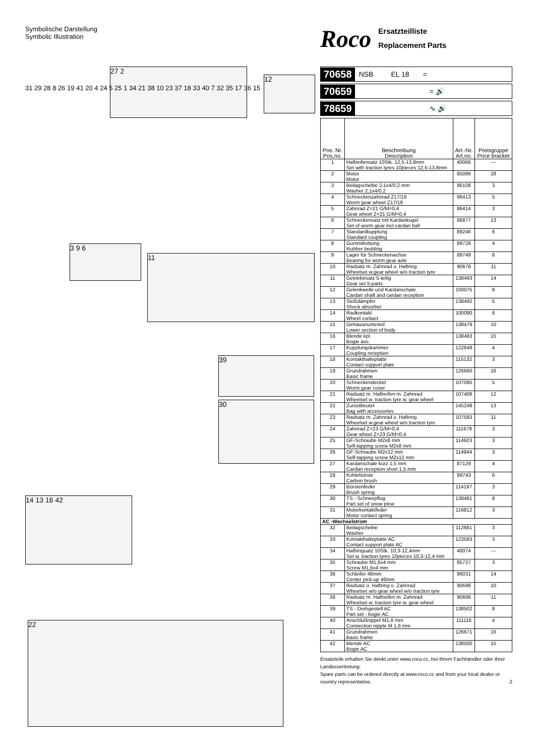Symbolische Darstellung
Symbolic Illustration
Roco
Ersatzteilliste
Replacement Parts
27 2
12
3 9 6
11
39
30
14 13 16 42
22
31 29 28 8 26 19 41 20 4 24 5 25 1 34 21 38 10 23 37 18 33 40 7 32 35 17 36 15
70658 NSB EL 18 =
70659 = 🔊
78659 ∿ 🔊
| Pos. Nr. Pos.no. | Beschreibung Description | Art.-Nr. Art.no. | Preisgruppe Price bracket |
| --- | --- | --- | --- |
| 1 | Haftreifensatz 10Stk. 12,5-13,8mm Set with traction tyres 10pieces 12,5-13,8mm | 40066 | --- |
| 2 | Motor Motor | 85086 | 28 |
| 3 | Beilagscheibe 2,1x4/0,2 mm Washer 2,1x4/0,2 | 86108 | 3 |
| 4 | Schneckenzahnrad Z17/19 Worm gear wheel Z17/19 | 86413 | 5 |
| 5 | Zahnrad Z=21 G/M=0,4 Gear wheel Z=21 G/M=0,4 | 86414 | 3 |
| 6 | Schneckensatz mit Kardankugel Set of worm gear incl.cardan ball | 86877 | 13 |
| 7 | Standardkupplung Standard coupling | 89246 | 6 |
| 8 | Gummibettung Rubber bedding | 89728 | 4 |
| 9 | Lager für Schneckenachse Bearing for worm gear axle | 89749 | 6 |
| 10 | Radsatz m. Zahnrad o. Haftring Wheelset w.gear wheel w/o traction tyre | 90678 | 11 |
| 11 | Getriebesatz 5-teilig Gear set 5-parts | 138493 | 14 |
| 12 | Gelenkwelle und Kardanschale Cardan shaft and cardan reception | 100075 | 8 |
| 13 | Stoßdämpfer Shock absorber | 138492 | 5 |
| 14 | Radkontakt Wheel contact | 100090 | 6 |
| 15 | Gehäuseunterteil Lower section of body | 138479 | 10 |
| 16 | Blende kpl. Bogie ass. | 138483 | 15 |
| 17 | Kupplungskammer Coupling reception | 122648 | 4 |
| 18 | Kontakthalteplatte Contact support plate | 115132 | 3 |
| 19 | Grundrahmen Basic frame | 126660 | 16 |
| 20 | Schneckendeckel Worm gear cover | 107095 | 5 |
| 21 | Radsatz m. Haftreifen m. Zahnrad Wheelset w. traction tyre w. gear wheel | 107408 | 12 |
| 22 | Zurüstbeutel Bag with accessories | 145248 | 13 |
| 23 | Radsatz m. Zahnrad o. Haftring Wheelset w.gear wheel w/o traction tyre | 107593 | 11 |
| 24 | Zahnrad Z=23 G/M=0,4 Gear wheel Z=23 G/M=0,4 | 111679 | 3 |
| 25 | GF-Schraube M2x8 mm Self-tapping screw M2x8 mm | 114923 | 3 |
| 26 | GF-Schraube M2x12 mm Self-tapping screw M2x12 mm | 114944 | 3 |
| 27 | Kardanschale kurz 1,5 mm Cardan reception short 1,5 mm | 87129 | 4 |
| 28 | Kohlebürste Carbon brush | 89743 | 6 |
| 29 | Bürstenfeder Brush spring | 114197 | 3 |
| 30 | TS - Schneepflug Part set of snow plow | 138481 | 8 |
| 31 | Motorkontaktfeder Motor contact spring | 116812 | 3 |
| AC -Wechselstrom | | | |
| 32 | Beilagscheibe Washer | 112681 | 3 |
| 33 | Kontakthalteplatte AC Contact support plate AC | 123583 | 3 |
| 34 | Haftringsatz 10Stk. 10,3-12,4mm Set w. traction tyres 10pieces 10,3-12,4 mm | 40074 | --- |
| 35 | Schraube M1,6x4 mm Screw M1,6x4 mm | 85727 | 3 |
| 36 | Schleifer 46mm Center pick-up 46mm | 86031 | 14 |
| 37 | Radsatz o. Haftring o. Zahnrad Wheelset w/o gear wheel w/o traction tyre | 90698 | 10 |
| 38 | Radsatz m. Haftreifen m. Zahnrad Wheelset w. traction tyre w. gear wheel | 90699 | 11 |
| 39 | TS - Drehgestell AC Part set - bogie AC | 138502 | 8 |
| 40 | Anschlußnippel M1,6 mm Connection nipple M 1,6 mm | 111116 | 4 |
| 41 | Grundrahmen Basic frame | 126671 | 16 |
| 42 | Blende AC Bogie AC | 138500 | 15 |
Ersatzteile erhalten Sie direkt unter www.roco.cc, bei Ihrem Fachhändler oder Ihrer Landesvertretung:
Spare parts can be ordered directly at www.roco.cc and from your local dealer or country representative. 2